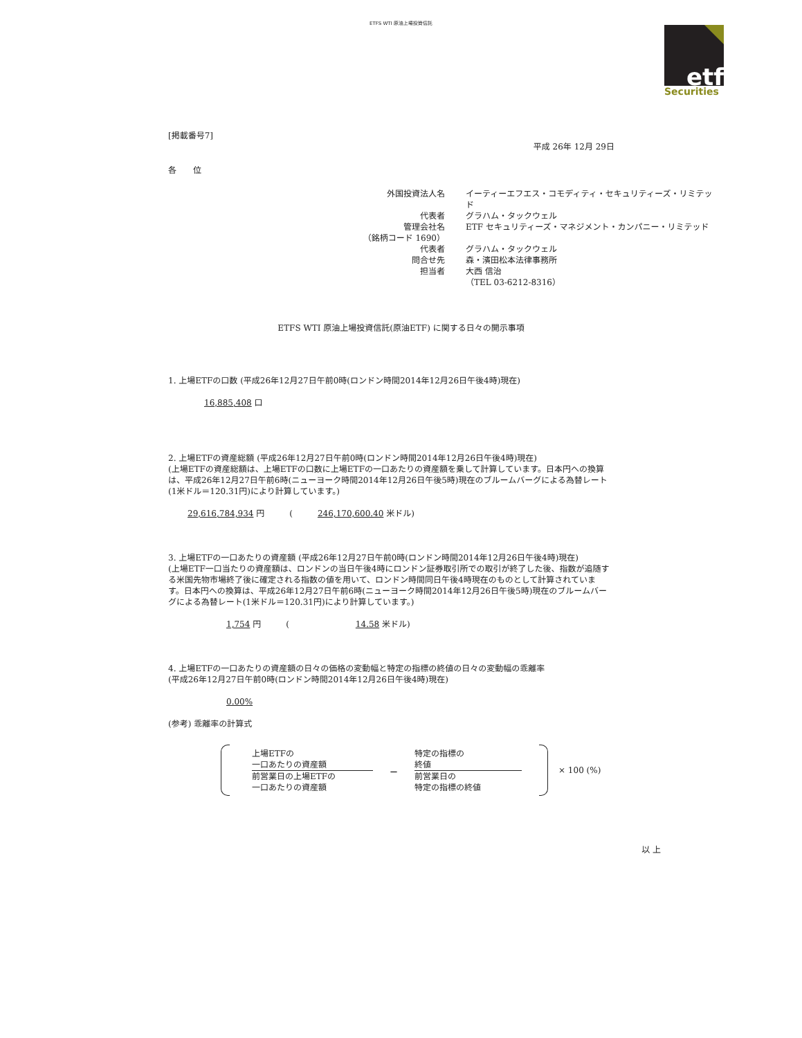ETFS WTI 原油上場投資信託
etf
Securities
[掲載番号7]
平成 26年 12月 29日
各　　位
外国投資法人名
イーティーエフエス・コモディティ・セキュリティーズ・リミテッド
代表者
グラハム・タックウェル
管理会社名
ETF セキュリティーズ・マネジメント・カンパニー・リミテッド
（銘柄コード 1690）
代表者
グラハム・タックウェル
問合せ先
森・濱田松本法律事務所
担当者
大西 信治
（TEL 03-6212-8316）
ETFS WTI 原油上場投資信託(原油ETF) に関する日々の開示事項
1. 上場ETFの口数 (平成26年12月27日午前0時(ロンドン時間2014年12月26日午後4時)現在)
16,885,408 口
2. 上場ETFの資産総額 (平成26年12月27日午前0時(ロンドン時間2014年12月26日午後4時)現在)
(上場ETFの資産総額は、上場ETFの口数に上場ETFの一口あたりの資産額を乗して計算しています。日本円への換算は、平成26年12月27日午前6時(ニューヨーク時間2014年12月26日午後5時)現在のブルームバーグによる為替レート(1米ドル＝120.31円)により計算しています。)
29,616,784,934 円　　　(　　　246,170,600.40 米ドル)
3. 上場ETFの一口あたりの資産額 (平成26年12月27日午前0時(ロンドン時間2014年12月26日午後4時)現在)
(上場ETF一口当たりの資産額は、ロンドンの当日午後4時にロンドン証券取引所での取引が終了した後、指数が追随する米国先物市場終了後に確定される指数の値を用いて、ロンドン時間同日午後4時現在のものとして計算されています。日本円への換算は、平成26年12月27日午前6時(ニューヨーク時間2014年12月26日午後5時)現在のブルームバーグによる為替レート(1米ドル＝120.31円)により計算しています。)
1,754 円　　　(　　　　　　　　14.58 米ドル)
4. 上場ETFの一口あたりの資産額の日々の価格の変動幅と特定の指標の終値の日々の変動幅の乖離率
(平成26年12月27日午前0時(ロンドン時間2014年12月26日午後4時)現在)
0.00%
(参考) 乖離率の計算式
上場ETFの
一口あたりの資産額
前営業日の上場ETFの
一口あたりの資産額
－
特定の指標の
終値
前営業日の
特定の指標の終値
× 100 (%)
以 上